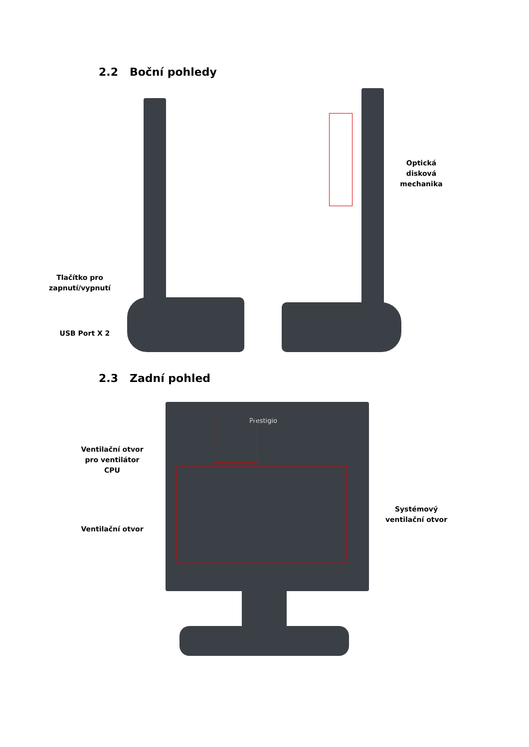2.2 Boční pohledy
Tlačítko pro zapnutí/vypnutí
USB Port X 2
Optická disková mechanika
2.3 Zadní pohled
Prestigio
Ventilační otvor pro ventilátor CPU
Ventilační otvor
Systémový ventilační otvor